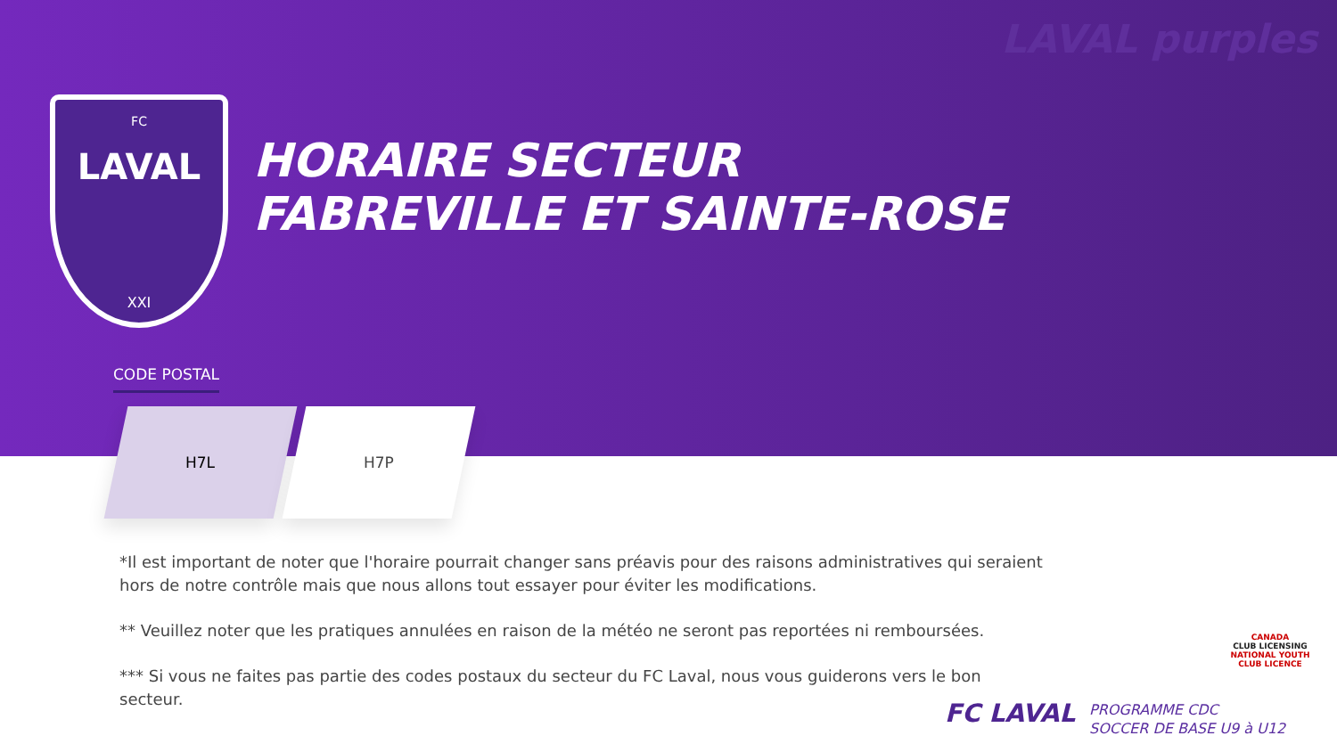LAVAL purples
FC
LAVAL
XXI
HORAIRE SECTEUR
FABREVILLE ET SAINTE-ROSE
CODE POSTAL
H7L H7P
*Il est important de noter que l'horaire pourrait changer sans préavis pour des raisons administratives qui seraient hors de notre contrôle mais que nous allons tout essayer pour éviter les modifications.
** Veuillez noter que les pratiques annulées en raison de la météo ne seront pas reportées ni remboursées.
*** Si vous ne faites pas partie des codes postaux du secteur du FC Laval, nous vous guiderons vers le bon secteur.
FC LAVAL
PROGRAMME CDC
SOCCER DE BASE U9 à U12
CANADA
CLUB LICENSING
NATIONAL YOUTH CLUB LICENCE